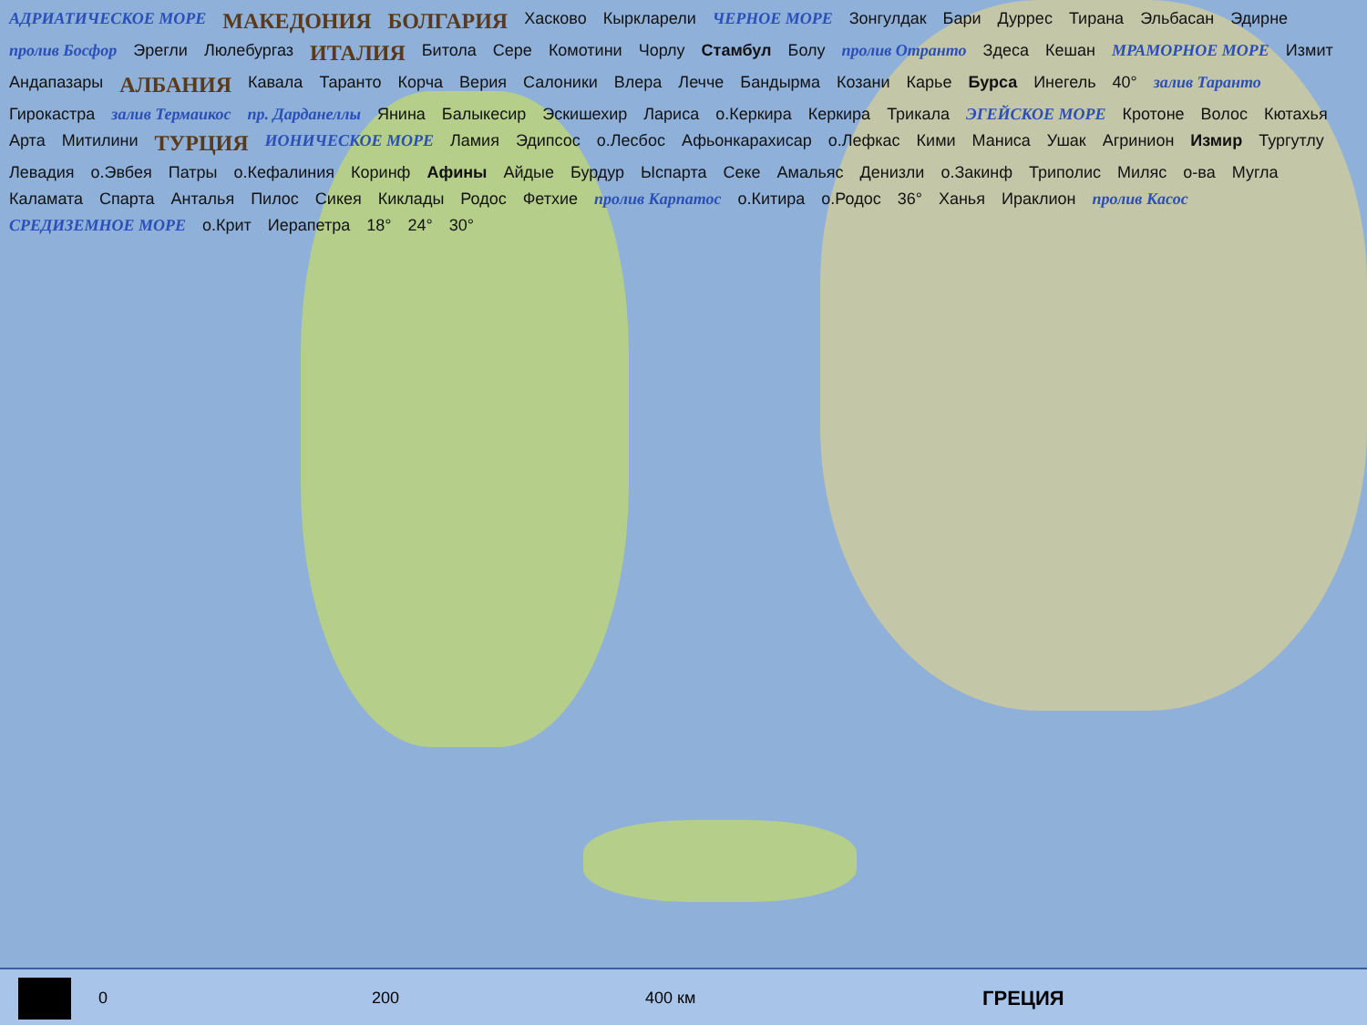АДРИАТИЧЕСКОЕ МОРЕ МАКЕДОНИЯ БОЛГАРИЯ Хасково Кыркларели ЧЕРНОЕ МОРЕ Зонгулдак Бари Дуррес Тирана Эльбасан Эдирне пролив Босфор Эрегли Люлебургаз ИТАЛИЯ Битола Сере Комотини Чорлу Стамбул Болу пролив Отранто Здеса Кешан МРАМОРНОЕ МОРЕ Измит Андапазары АЛБАНИЯ Кавала Таранто Корча Верия Салоники Влера Лечче Бандырма Козани Карье Бурса Инегель 40° залив Таранто Гирокастра залив Термаикос пр. Дарданеллы Янина Балыкесир Эскишехир Лариса о.Керкира Керкира Трикала ЭГЕЙСКОЕ МОРЕ Кротоне Волос Кютахья Арта Митилини ТУРЦИЯ ИОНИЧЕСКОЕ МОРЕ Ламия Эдипсос о.Лесбос Афьонкарахисар о.Лефкас Кими Маниса Ушак Агринион Измир Тургутлу Левадия о.Эвбея Патры о.Кефалиния Коринф Афины Айдые Бурдур Ыспарта Секе Амальяс Денизли о.Закинф Триполис Миляс о-ва Мугла Каламата Спарта Анталья Пилос Сикея Киклады Родос Фетхие пролив Карпатос о.Китира о.Родос 36° Ханья Ираклион пролив Касос СРЕДИЗЕМНОЕ МОРЕ о.Крит Иерапетра 18° 24° 30°
0 200 400 км ГРЕЦИЯ